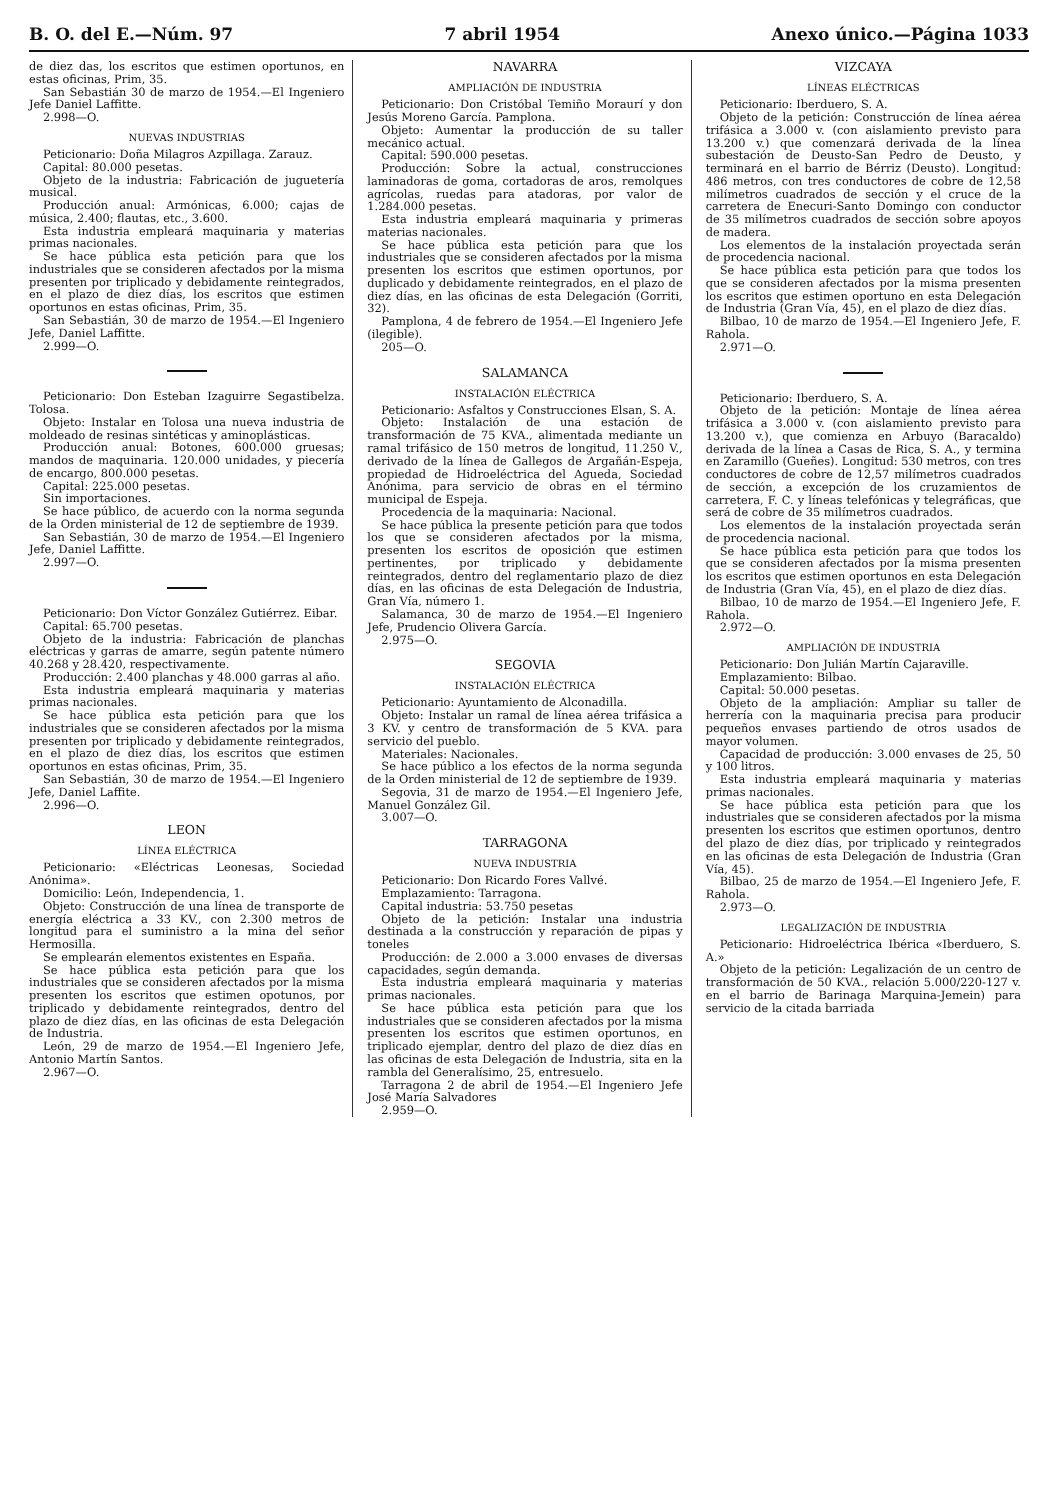B. O. del E.—Núm. 97 7 abril 1954 Anexo único.—Página 1033
de diez das, los escritos que estimen oportunos, en estas oficinas, Prim, 35.
San Sebastián 30 de marzo de 1954.—El Ingeniero Jefe Daniel Laffitte.
2.998—O.
NUEVAS INDUSTRIAS
Peticionario: Doña Milagros Azpillaga. Zarauz.
Capital: 80.000 pesetas.
Objeto de la industria: Fabricación de juguetería musical.
Producción anual: Armónicas, 6.000; cajas de música, 2.400; flautas, etc., 3.600.
Esta industria empleará maquinaria y materias primas nacionales.
Se hace pública esta petición para que los industriales que se consideren afectados por la misma presenten por triplicado y debidamente reintegrados, en el plazo de diez días, los escritos que estimen oportunos en estas oficinas, Prim, 35.
San Sebastián, 30 de marzo de 1954.—El Ingeniero Jefe, Daniel Laffitte.
2.999—O.
Peticionario: Don Esteban Izaguirre Segastibelza. Tolosa.
Objeto: Instalar en Tolosa una nueva industria de moldeado de resinas sintéticas y aminoplásticas.
Producción anual: Botones, 600.000 gruesas; mandos de maquinaria. 120.000 unidades, y piecería de encargo, 800.000 pesetas.
Capital: 225.000 pesetas.
Sin importaciones.
Se hace público, de acuerdo con la norma segunda de la Orden ministerial de 12 de septiembre de 1939.
San Sebastián, 30 de marzo de 1954.—El Ingeniero Jefe, Daniel Laffitte.
2.997—O.
Peticionario: Don Víctor González Gutiérrez. Eibar.
Capital: 65.700 pesetas.
Objeto de la industria: Fabricación de planchas eléctricas y garras de amarre, según patente número 40.268 y 28.420, respectivamente.
Producción: 2.400 planchas y 48.000 garras al año.
Esta industria empleará maquinaria y materias primas nacionales.
Se hace pública esta petición para que los industriales que se consideren afectados por la misma presenten por triplicado y debidamente reintegrados, en el plazo de diez días, los escritos que estimen oportunos en estas oficinas, Prim, 35.
San Sebastián, 30 de marzo de 1954.—El Ingeniero Jefe, Daniel Laffite.
2.996—O.
LEON
LÍNEA ELÉCTRICA
Peticionario: «Eléctricas Leonesas, Sociedad Anónima».
Domicilio: León, Independencia, 1.
Objeto: Construcción de una línea de transporte de energía eléctrica a 33 KV., con 2.300 metros de longitud para el suministro a la mina del señor Hermosilla.
Se emplearán elementos existentes en España.
Se hace pública esta petición para que los industriales que se consideren afectados por la misma presenten los escritos que estimen opotunos, por triplicado y debidamente reintegrados, dentro del plazo de diez días, en las oficinas de esta Delegación de Industria.
León, 29 de marzo de 1954.—El Ingeniero Jefe, Antonio Martín Santos.
2.967—O.
NAVARRA
AMPLIACIÓN DE INDUSTRIA
Peticionario: Don Cristóbal Temiño Moraurí y don Jesús Moreno García. Pamplona.
Objeto: Aumentar la producción de su taller mecánico actual.
Capital: 590.000 pesetas.
Producción: Sobre la actual, construcciones laminadoras de goma, cortadoras de aros, remolques agrícolas, ruedas para atadoras, por valor de 1.284.000 pesetas.
Esta industria empleará maquinaria y primeras materias nacionales.
Se hace pública esta petición para que los industriales que se consideren afectados por la misma presenten los escritos que estimen oportunos, por duplicado y debidamente reintegrados, en el plazo de diez días, en las oficinas de esta Delegación (Gorriti, 32).
Pamplona, 4 de febrero de 1954.—El Ingeniero Jefe (ilegible).
205—O.
SALAMANCA
INSTALACIÓN ELÉCTRICA
Peticionario: Asfaltos y Construcciones Elsan, S. A.
Objeto: Instalación de una estación de transformación de 75 KVA., alimentada mediante un ramal trifásico de 150 metros de longitud, 11.250 V., derivado de la línea de Gallegos de Argañán-Espeja, propiedad de Hidroeléctrica del Agueda, Sociedad Anónima, para servicio de obras en el término municipal de Espeja.
Procedencia de la maquinaria: Nacional.
Se hace pública la presente petición para que todos los que se consideren afectados por la misma, presenten los escritos de oposición que estimen pertinentes, por triplicado y debidamente reintegrados, dentro del reglamentario plazo de diez días, en las oficinas de esta Delegación de Industria, Gran Vía, número 1.
Salamanca, 30 de marzo de 1954.—El Ingeniero Jefe, Prudencio Olivera García.
2.975—O.
SEGOVIA
INSTALACIÓN ELÉCTRICA
Peticionario: Ayuntamiento de Alconadilla.
Objeto: Instalar un ramal de línea aérea trifásica a 3 KV. y centro de transformación de 5 KVA. para servicio del pueblo.
Materiales: Nacionales.
Se hace público a los efectos de la norma segunda de la Orden ministerial de 12 de septiembre de 1939.
Segovia, 31 de marzo de 1954.—El Ingeniero Jefe, Manuel González Gil.
3.007—O.
TARRAGONA
NUEVA INDUSTRIA
Peticionario: Don Ricardo Fores Vallvé.
Emplazamiento: Tarragona.
Capital industria: 53.750 pesetas
Objeto de la petición: Instalar una industria destinada a la construcción y reparación de pipas y toneles
Producción: de 2.000 a 3.000 envases de diversas capacidades, según demanda.
Esta industria empleará maquinaria y materias primas nacionales.
Se hace pública esta petición para que los industriales que se consideren afectados por la misma presenten los escritos que estimen oportunos, en triplicado ejemplar, dentro del plazo de diez días en las oficinas de esta Delegación de Industria, sita en la rambla del Generalísimo, 25, entresuelo.
Tarragona 2 de abril de 1954.—El Ingeniero Jefe José María Salvadores
2.959—O.
VIZCAYA
LÍNEAS ELÉCTRICAS
Peticionario: Iberduero, S. A.
Objeto de la petición: Construcción de línea aérea trifásica a 3.000 v. (con aislamiento previsto para 13.200 v.) que comenzará derivada de la línea subestación de Deusto-San Pedro de Deusto, y terminará en el barrio de Bérriz (Deusto). Longitud: 486 metros, con tres conductores de cobre de 12,58 milímetros cuadrados de sección y el cruce de la carretera de Enecuri-Santo Domingo con conductor de 35 milímetros cuadrados de sección sobre apoyos de madera.
Los elementos de la instalación proyectada serán de procedencia nacional.
Se hace pública esta petición para que todos los que se consideren afectados por la misma presenten los escritos que estimen oportuno en esta Delegación de Industria (Gran Vía, 45), en el plazo de diez días.
Bilbao, 10 de marzo de 1954.—El Ingeniero Jefe, F. Rahola.
2.971—O.
Peticionario: Iberduero, S. A.
Objeto de la petición: Montaje de línea aérea trifásica a 3.000 v. (con aislamiento previsto para 13.200 v.), que comienza en Arbuyo (Baracaldo) derivada de la línea a Casas de Rica, S. A., y termina en Zaramillo (Gueñes). Longitud: 530 metros, con tres conductores de cobre de 12,57 milímetros cuadrados de sección, a excepción de los cruzamientos de carretera, F. C. y líneas telefónicas y telegráficas, que será de cobre de 35 milímetros cuadrados.
Los elementos de la instalación proyectada serán de procedencia nacional.
Se hace pública esta petición para que todos los que se consideren afectados por la misma presenten los escritos que estimen oportunos en esta Delegación de Industria (Gran Vía, 45), en el plazo de diez días.
Bilbao, 10 de marzo de 1954.—El Ingeniero Jefe, F. Rahola.
2.972—O.
AMPLIACIÓN DE INDUSTRIA
Peticionario: Don Julián Martín Cajaraville.
Emplazamiento: Bilbao.
Capital: 50.000 pesetas.
Objeto de la ampliación: Ampliar su taller de herrería con la maquinaria precisa para producir pequeños envases partiendo de otros usados de mayor volumen.
Capacidad de producción: 3.000 envases de 25, 50 y 100 litros.
Esta industria empleará maquinaria y materias primas nacionales.
Se hace pública esta petición para que los industriales que se consideren afectados por la misma presenten los escritos que estimen oportunos, dentro del plazo de diez días, por triplicado y reintegrados en las oficinas de esta Delegación de Industria (Gran Vía, 45).
Bilbao, 25 de marzo de 1954.—El Ingeniero Jefe, F. Rahola.
2.973—O.
LEGALIZACIÓN DE INDUSTRIA
Peticionario: Hidroeléctrica Ibérica «Iberduero, S. A.»
Objeto de la petición: Legalización de un centro de transformación de 50 KVA., relación 5.000/220-127 v. en el barrio de Barinaga Marquina-Jemein) para servicio de la citada barriada